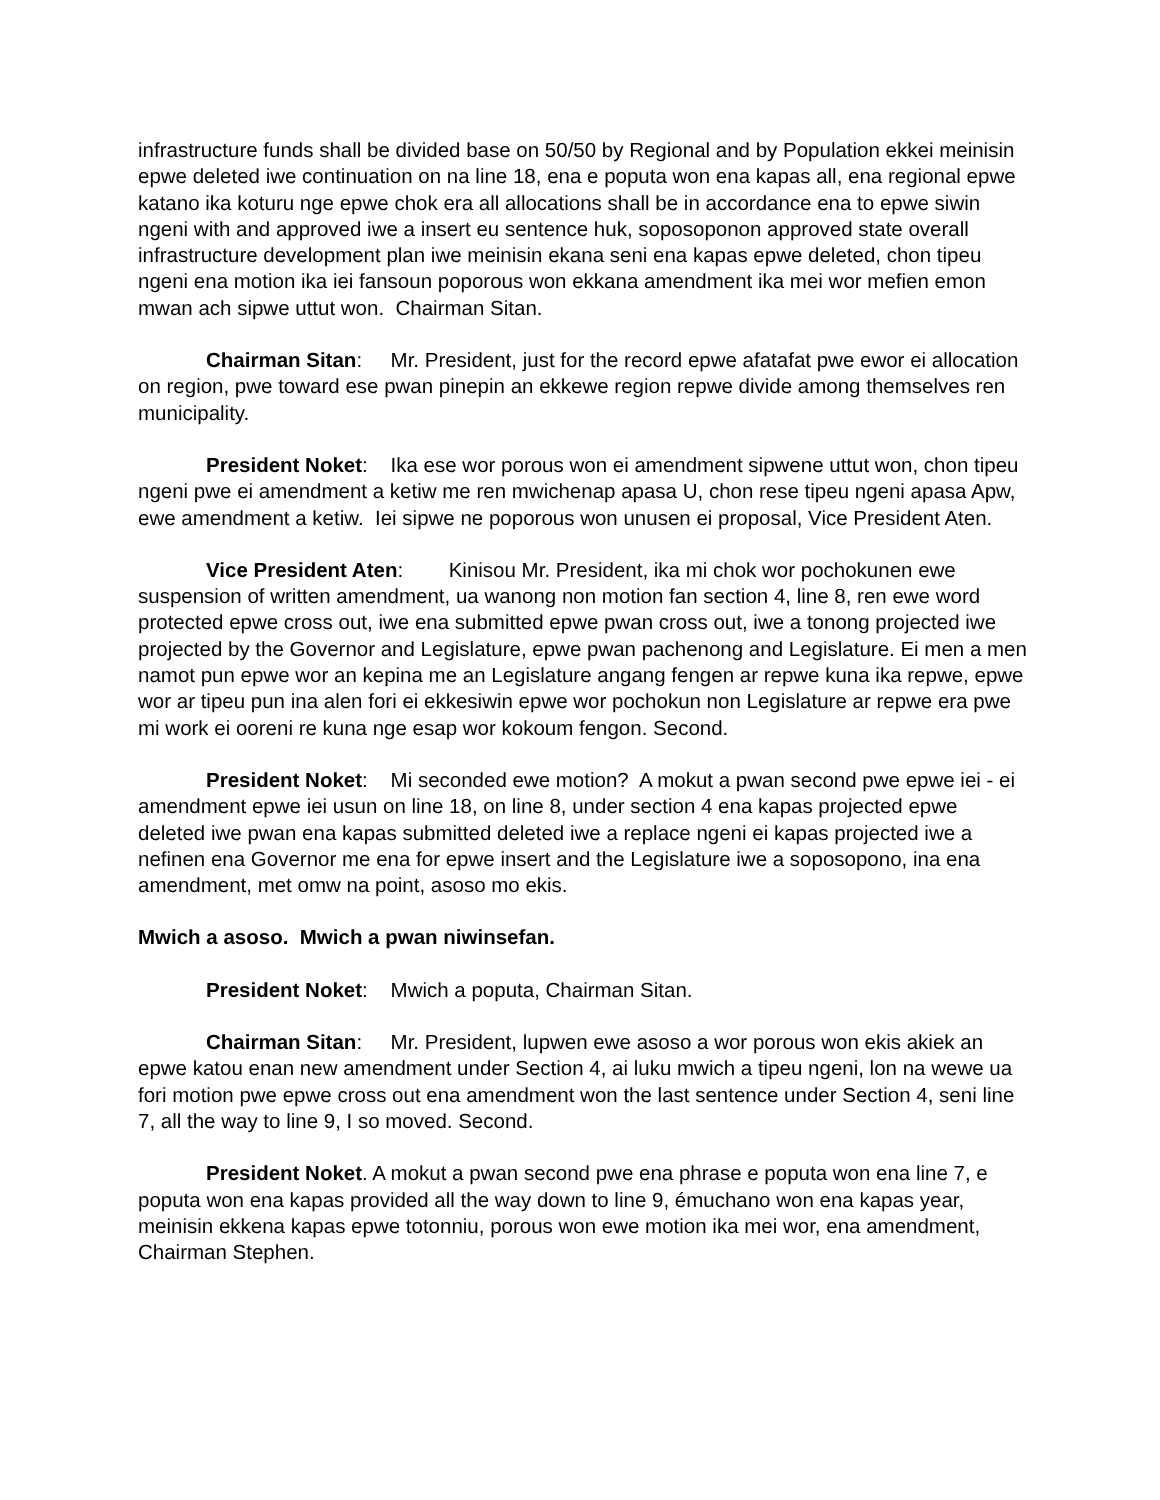infrastructure funds shall be divided base on 50/50 by Regional and by Population ekkei meinisin epwe deleted iwe continuation on na line 18, ena e poputa won ena kapas all, ena regional epwe katano ika koturu nge epwe chok era all allocations shall be in accordance ena to epwe siwin ngeni with and approved iwe a insert eu sentence huk, soposoponon approved state overall infrastructure development plan iwe meinisin ekana seni ena kapas epwe deleted, chon tipeu ngeni ena motion ika iei fansoun poporous won ekkana amendment ika mei wor mefien emon mwan ach sipwe uttut won. Chairman Sitan.
Chairman Sitan: Mr. President, just for the record epwe afatafat pwe ewor ei allocation on region, pwe toward ese pwan pinepin an ekkewe region repwe divide among themselves ren municipality.
President Noket: Ika ese wor porous won ei amendment sipwene uttut won, chon tipeu ngeni pwe ei amendment a ketiw me ren mwichenap apasa U, chon rese tipeu ngeni apasa Apw, ewe amendment a ketiw. Iei sipwe ne poporous won unusen ei proposal, Vice President Aten.
Vice President Aten: Kinisou Mr. President, ika mi chok wor pochokunen ewe suspension of written amendment, ua wanong non motion fan section 4, line 8, ren ewe word protected epwe cross out, iwe ena submitted epwe pwan cross out, iwe a tonong projected iwe projected by the Governor and Legislature, epwe pwan pachenong and Legislature. Ei men a men namot pun epwe wor an kepina me an Legislature angang fengen ar repwe kuna ika repwe, epwe wor ar tipeu pun ina alen fori ei ekkesiwin epwe wor pochokun non Legislature ar repwe era pwe mi work ei ooreni re kuna nge esap wor kokoum fengon. Second.
President Noket: Mi seconded ewe motion? A mokut a pwan second pwe epwe iei - ei amendment epwe iei usun on line 18, on line 8, under section 4 ena kapas projected epwe deleted iwe pwan ena kapas submitted deleted iwe a replace ngeni ei kapas projected iwe a nefinen ena Governor me ena for epwe insert and the Legislature iwe a soposopono, ina ena amendment, met omw na point, asoso mo ekis.
Mwich a asoso. Mwich a pwan niwinsefan.
President Noket: Mwich a poputa, Chairman Sitan.
Chairman Sitan: Mr. President, lupwen ewe asoso a wor porous won ekis akiek an epwe katou enan new amendment under Section 4, ai luku mwich a tipeu ngeni, lon na wewe ua fori motion pwe epwe cross out ena amendment won the last sentence under Section 4, seni line 7, all the way to line 9, I so moved. Second.
President Noket. A mokut a pwan second pwe ena phrase e poputa won ena line 7, e poputa won ena kapas provided all the way down to line 9, émuchano won ena kapas year, meinisin ekkena kapas epwe totonniu, porous won ewe motion ika mei wor, ena amendment, Chairman Stephen.